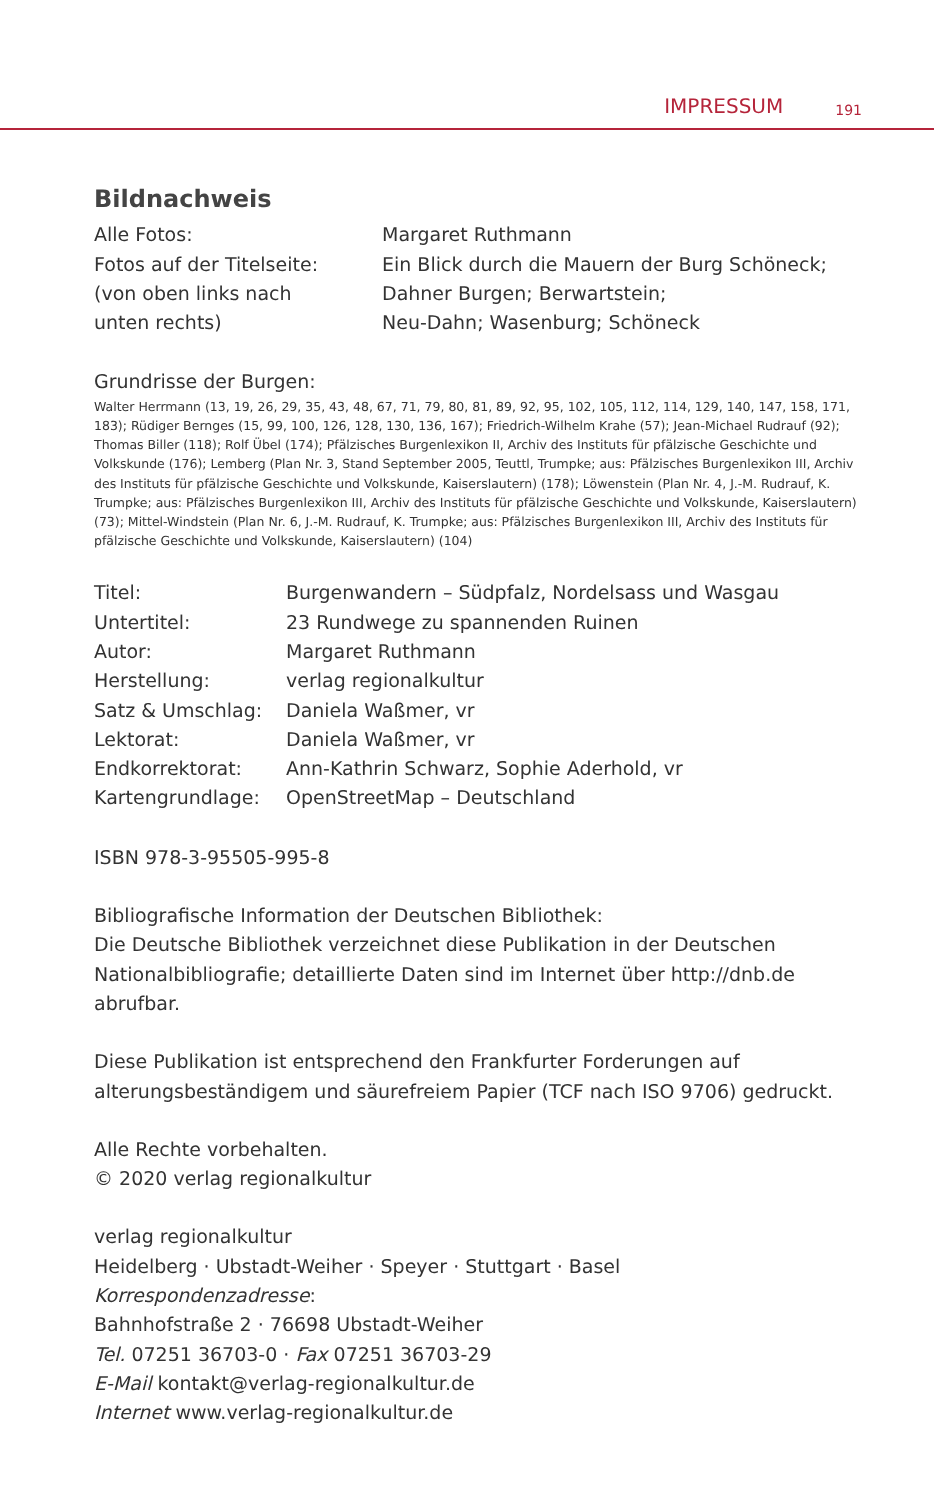IMPRESSUM 191
Bildnachweis
| Alle Fotos: | Margaret Ruthmann |
| Fotos auf der Titelseite: (von oben links nach unten rechts) | Ein Blick durch die Mauern der Burg Schöneck; Dahner Burgen; Berwartstein; Neu-Dahn; Wasenburg; Schöneck |
Grundrisse der Burgen:
Walter Herrmann (13, 19, 26, 29, 35, 43, 48, 67, 71, 79, 80, 81, 89, 92, 95, 102, 105, 112, 114, 129, 140, 147, 158, 171, 183); Rüdiger Bernges (15, 99, 100, 126, 128, 130, 136, 167); Friedrich-Wilhelm Krahe (57); Jean-Michael Rudrauf (92); Thomas Biller (118); Rolf Übel (174); Pfälzisches Burgenlexikon II, Archiv des Instituts für pfälzische Geschichte und Volkskunde (176); Lemberg (Plan Nr. 3, Stand September 2005, Teuttl, Trumpke; aus: Pfälzisches Burgenlexikon III, Archiv des Instituts für pfälzische Geschichte und Volkskunde, Kaiserslautern) (178); Löwenstein (Plan Nr. 4, J.-M. Rudrauf, K. Trumpke; aus: Pfälzisches Burgenlexikon III, Archiv des Instituts für pfälzische Geschichte und Volkskunde, Kaiserslautern) (73); Mittel-Windstein (Plan Nr. 6, J.-M. Rudrauf, K. Trumpke; aus: Pfälzisches Burgenlexikon III, Archiv des Instituts für pfälzische Geschichte und Volkskunde, Kaiserslautern) (104)
| Titel: | Burgenwandern – Südpfalz, Nordelsass und Wasgau |
| Untertitel: | 23 Rundwege zu spannenden Ruinen |
| Autor: | Margaret Ruthmann |
| Herstellung: | verlag regionalkultur |
| Satz & Umschlag: | Daniela Waßmer, vr |
| Lektorat: | Daniela Waßmer, vr |
| Endkorrektorat: | Ann-Kathrin Schwarz, Sophie Aderhold, vr |
| Kartengrundlage: | OpenStreetMap – Deutschland |
ISBN 978-3-95505-995-8
Bibliografische Information der Deutschen Bibliothek:
Die Deutsche Bibliothek verzeichnet diese Publikation in der Deutschen Nationalbibliografie; detaillierte Daten sind im Internet über http://dnb.de abrufbar.
Diese Publikation ist entsprechend den Frankfurter Forderungen auf alterungsbeständigem und säurefreiem Papier (TCF nach ISO 9706) gedruckt.
Alle Rechte vorbehalten.
© 2020 verlag regionalkultur
verlag regionalkultur
Heidelberg · Ubstadt-Weiher · Speyer · Stuttgart · Basel
Korrespondenzadresse:
Bahnhofstraße 2 · 76698 Ubstadt-Weiher
Tel. 07251 36703-0 · Fax 07251 36703-29
E-Mail kontakt@verlag-regionalkultur.de
Internet www.verlag-regionalkultur.de